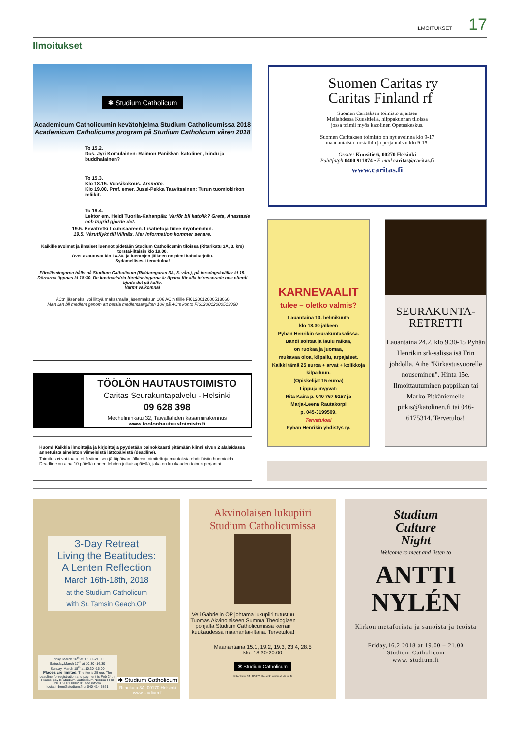ILMOITUKSET 17
Ilmoitukset
✱ Studium Catholicum
Academicum Catholicumin kevätohjelma Studium Catholicumissa 2018
Academicum Catholicums program på Studium Catholicum våren 2018
To 15.2.
Dos. Jyri Komulainen: Raimon Panikkar: katolinen, hindu ja buddhalainen?
To 15.3.
Klo 18.15. Vuosikokous. Årsmöte.
Klo 19.00. Prof. emer. Jussi-Pekka Taavitsainen: Turun tuomiokirkon reliikit.
To 19.4.
Lektor em. Heidi Tuorila-Kahanpää: Varför bli katolik? Greta, Anastasie och Ingrid gjorde det.
19.5. Kevätretki Louhisaareen. Lisätietoja tulee myöhemmin.
19.5. Vårutflykt till Villnäs. Mer information kommer senare.
Kaikille avoimet ja ilmaiset luennot pidetään Studium Catholicumin tiloissa (Ritarikatu 3A, 3. krs) torstai-iltaisin klo 19.00.
Ovet avautuvat klo 18.30, ja luentojen jälkeen on pieni kahvitarjoilu.
Sydämellisesti tervetuloa!
Föreläsningarna hålls på Studium Catholicum (Riddaregaran 3A, 3. vån.), på torsdagskvällar kl 19.
Dörrarna öppnas kl 18:30. De kostnadsfria föreläsningarna är öppna för alla intresserade och efteråt bjuds det på kaffe.
Varmt välkomna!
AC:n jäseneksi voi liittyä maksamalla jäsenmaksun 10€ AC:n tilille FI6120012000513060
Man kan bli medlem genom att betala medlemsavgiften 10€ på AC:s konto FI6120012000513060
TÖÖLÖN HAUTAUSTOIMISTO
Caritas Seurakuntapalvelu - Helsinki
09 628 398
Mechelininkatu 32, Taivallahden kasarmirakennus
www.toolonhautaustoimisto.fi
Huom! Kaikkia ilmoittajia ja kirjoittajia pyydetään painokkaasti pitämään kiinni sivun 2 alalaidassa annetuista aineiston viimeisistä jättöpäivistä (deadline).
Toimitus ei voi taata, että viimeisen jättöpäivän jälkeen toimitettuja muutoksia ehdittäisiin huomioida. Deadline on aina 10 päivää ennen lehden julkaisupäivää, joka on kuukauden toinen perjantai.
Suomen Caritas ry
Caritas Finland rf
Suomen Caritaksen toimisto sijaitsee
Meilahdessa Kuusitiellä, hiippakunnan tiloissa
jossa toimii myös katolinen Opetuskeskus.
Suomen Caritaksen toimisto on nyt avoinna klo 9-17
maanantaista torstaihin ja perjantaisin klo 9-15.
Osoite: Kuusitie 6, 00270 Helsinki
Puh/tfn/ph 0400 911874 • E-mail caritas@caritas.fi
www.caritas.fi
KARNEVAALIT
tulee – oletko valmis?
Lauantaina 10. helmikuuta
klo 18.30 jälkeen
Pyhän Henrikin seurakuntasalissa.
Bändi soittaa ja laulu raikaa,
on ruokaa ja juomaa,
mukavaa oloa, kilpailu, arpajaiset.
Kaikki tämä 25 euroa + arvat + kolikkoja kilpailuun.
(Opiskelijat 15 euroa)
Lippuja myyvät:
Rita Kaira p. 040 767 9157 ja
Marja-Leena Rautakorpi
p. 045-3199509.
Tervetuloa!
Pyhän Henrikin yhdistys ry.
SEURAKUNTA-
RETRETTI
Lauantaina 24.2. klo 9.30-15 Pyhän Henrikin srk-salissa isä Trin johdolla. Aihe "Kirkastusvuorelle nouseminen". Hinta 15e. Ilmoittautuminen pappilaan tai Marko Pitkäniemelle pitkis@katolinen.fi tai 046-6175314. Tervetuloa!
3-Day Retreat
Living the Beatitudes:
A Lenten Reflection
March 16th-18th, 2018
at the Studium Catholicum
with Sr. Tamsin Geach,OP
Friday, March 16<sup>th</sup> at 17.30 -21.00
Saturday,March 17<sup>th</sup> at 10.30 -16.30
Sunday, March 18<sup>th</sup> at 10.30 -15.00
Places are limited. The fee is 25 eur. The deadline for registration and payment is Feb 24th. Please pay to Studium Catholicum Nordea FI40 2001 2001 0002 81 and inform lucia.indren@studium.fi or 040 414 5861
✱ Studium Catholicum
Ritarikatu 3A, 00170 Helsinki
www.studium.fi
Akvinolaisen lukupiiri
Studium Catholicumissa
Veli Gabrielin OP johtama lukupiiri tutustuu Tuomas Akvinolaiseen Summa Theologiaen pohjalta Studium Catholicumissa kerran kuukaudessa maanantai-iltana. Tervetuloa!
Maanantaina 15.1, 19.2, 19.3, 23.4, 28.5
klo. 18.30-20.00
✱ Studium Catholicum
Ritarikatu 3A, 00170 Helsinki www.studium.fi
Studium
Culture
Night
Welcome to meet and listen to
ANTTI
NYLÉN
Kirkon metaforista ja sanoista ja teoista
Friday,16.2.2018 at 19.00 – 21.00
Studium Catholicum
www. studium.fi